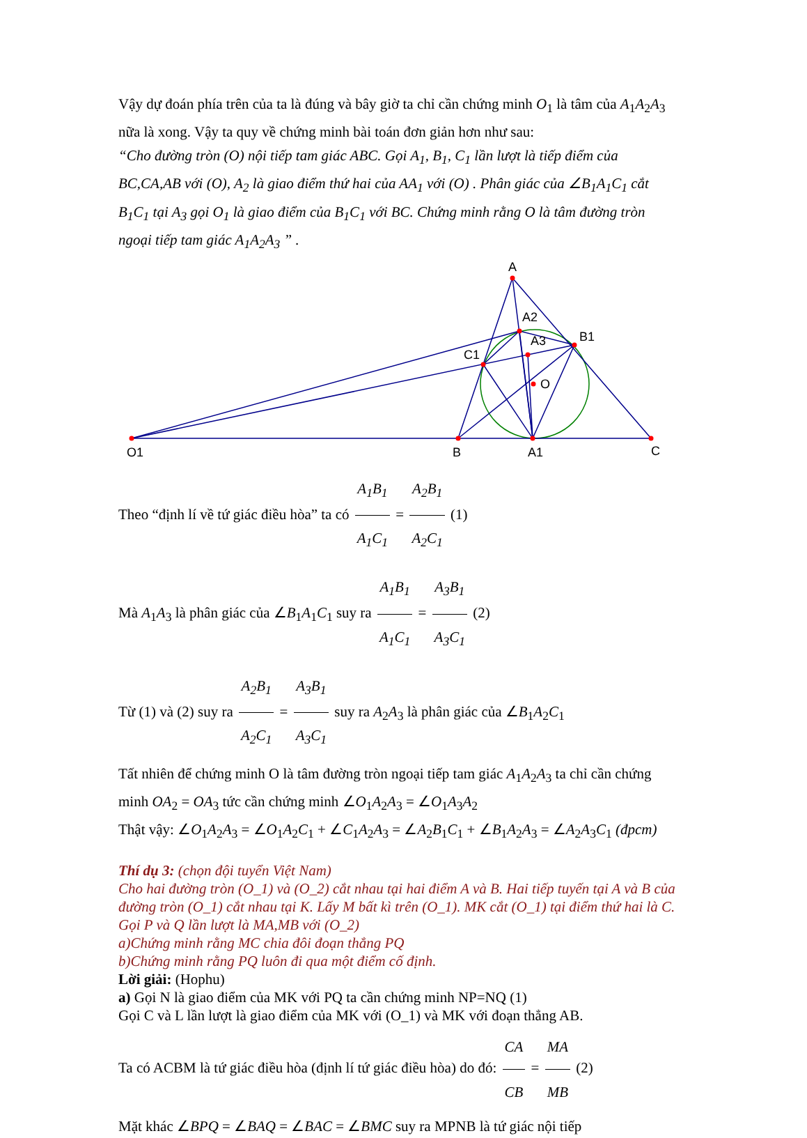Vậy dự đoán phía trên của ta là đúng và bây giờ ta chỉ cần chứng minh O<sub>1</sub> là tâm của A<sub>1</sub>A<sub>2</sub>A<sub>3</sub> nữa là xong. Vậy ta quy về chứng minh bài toán đơn giản hơn như sau:
“Cho đường tròn (O) nội tiếp tam giác ABC. Gọi A<sub>1</sub>, B<sub>1</sub>, C<sub>1</sub> lần lượt là tiếp điểm của BC,CA,AB với (O), A<sub>2</sub> là giao điểm thứ hai của AA<sub>1</sub> với (O) . Phân giác của ∠B<sub>1</sub>A<sub>1</sub>C<sub>1</sub> cắt B<sub>1</sub>C<sub>1</sub> tại A<sub>3</sub> gọi O<sub>1</sub> là giao điểm của B<sub>1</sub>C<sub>1</sub> với BC. Chứng minh rằng O là tâm đường tròn ngoại tiếp tam giác A<sub>1</sub>A<sub>2</sub>A<sub>3</sub> ” .
A
A2
A3
B1
C1
O
O1
B
A1
C
Theo “định lí về tứ giác điều hòa” ta có A<sub>1</sub>B<sub>1</sub> A<sub>1</sub>C<sub>1</sub> = A<sub>2</sub>B<sub>1</sub> A<sub>2</sub>C<sub>1</sub> (1)
Mà A<sub>1</sub>A<sub>3</sub> là phân giác của ∠B<sub>1</sub>A<sub>1</sub>C<sub>1</sub> suy ra A<sub>1</sub>B<sub>1</sub> A<sub>1</sub>C<sub>1</sub> = A<sub>3</sub>B<sub>1</sub> A<sub>3</sub>C<sub>1</sub> (2)
Từ (1) và (2) suy ra A<sub>2</sub>B<sub>1</sub> A<sub>2</sub>C<sub>1</sub> = A<sub>3</sub>B<sub>1</sub> A<sub>3</sub>C<sub>1</sub> suy ra A<sub>2</sub>A<sub>3</sub> là phân giác của ∠B<sub>1</sub>A<sub>2</sub>C<sub>1</sub>
Tất nhiên để chứng minh O là tâm đường tròn ngoại tiếp tam giác A<sub>1</sub>A<sub>2</sub>A<sub>3</sub> ta chỉ cần chứng minh OA<sub>2</sub> = OA<sub>3</sub> tức cần chứng minh ∠O<sub>1</sub>A<sub>2</sub>A<sub>3</sub> = ∠O<sub>1</sub>A<sub>3</sub>A<sub>2</sub>
Thật vậy: ∠O<sub>1</sub>A<sub>2</sub>A<sub>3</sub> = ∠O<sub>1</sub>A<sub>2</sub>C<sub>1</sub> + ∠C<sub>1</sub>A<sub>2</sub>A<sub>3</sub> = ∠A<sub>2</sub>B<sub>1</sub>C<sub>1</sub> + ∠B<sub>1</sub>A<sub>2</sub>A<sub>3</sub> = ∠A<sub>2</sub>A<sub>3</sub>C<sub>1</sub> (đpcm)
Thí dụ 3: (chọn đội tuyển Việt Nam)
Cho hai đường tròn (O_1) và (O_2) cắt nhau tại hai điểm A và B. Hai tiếp tuyến tại A và B của đường tròn (O_1) cắt nhau tại K. Lấy M bất kì trên (O_1). MK cắt (O_1) tại điểm thứ hai là C. Gọi P và Q lần lượt là MA,MB với (O_2)
a)Chứng minh rằng MC chia đôi đoạn thẳng PQ
b)Chứng minh rằng PQ luôn đi qua một điểm cố định.
Lời giải: (Hophu)
a) Gọi N là giao điểm của MK với PQ ta cần chứng minh NP=NQ (1)
Gọi C và L lần lượt là giao điểm của MK với (O_1) và MK với đoạn thẳng AB.
Ta có ACBM là tứ giác điều hòa (định lí tứ giác điều hòa) do đó: CA CB = MA MB (2)
Mặt khác ∠BPQ = ∠BAQ = ∠BAC = ∠BMC suy ra MPNB là tứ giác nội tiếp